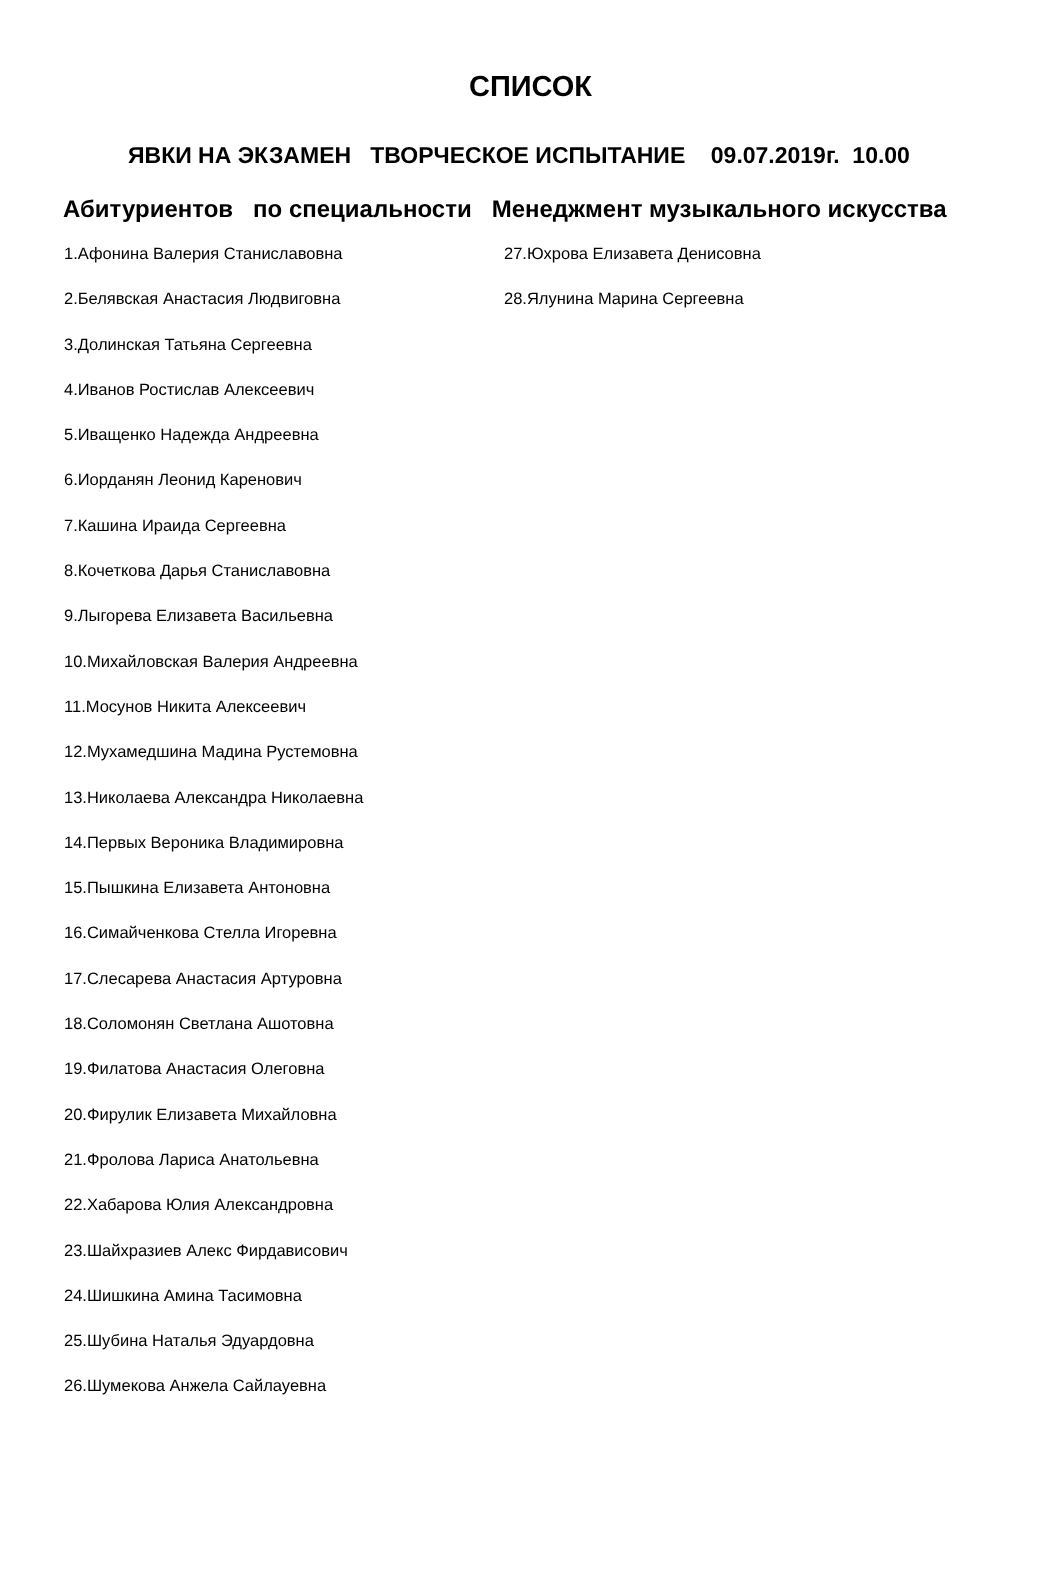СПИСОК
ЯВКИ НА ЭКЗАМЕН ТВОРЧЕСКОЕ ИСПЫТАНИЕ 09.07.2019г. 10.00
Абитуриентов по специальности Менеджмент музыкального искусства
1.Афонина Валерия Станиславовна
2.Белявская Анастасия Людвиговна
3.Долинская Татьяна Сергеевна
4.Иванов Ростислав Алексеевич
5.Иващенко Надежда Андреевна
6.Иорданян Леонид Каренович
7.Кашина Ираида Сергеевна
8.Кочеткова Дарья Станиславовна
9.Лыгорева Елизавета Васильевна
10.Михайловская Валерия Андреевна
11.Мосунов Никита Алексеевич
12.Мухамедшина Мадина Рустемовна
13.Николаева Александра Николаевна
14.Первых Вероника Владимировна
15.Пышкина Елизавета Антоновна
16.Симайченкова Стелла Игоревна
17.Слесарева Анастасия Артуровна
18.Соломонян Светлана Ашотовна
19.Филатова Анастасия Олеговна
20.Фирулик Елизавета Михайловна
21.Фролова Лариса Анатольевна
22.Хабарова Юлия Александровна
23.Шайхразиев Алекс Фирдависович
24.Шишкина Амина Тасимовна
25.Шубина Наталья Эдуардовна
26.Шумекова Анжела Сайлауевна
27.Юхрова Елизавета Денисовна
28.Ялунина Марина Сергеевна